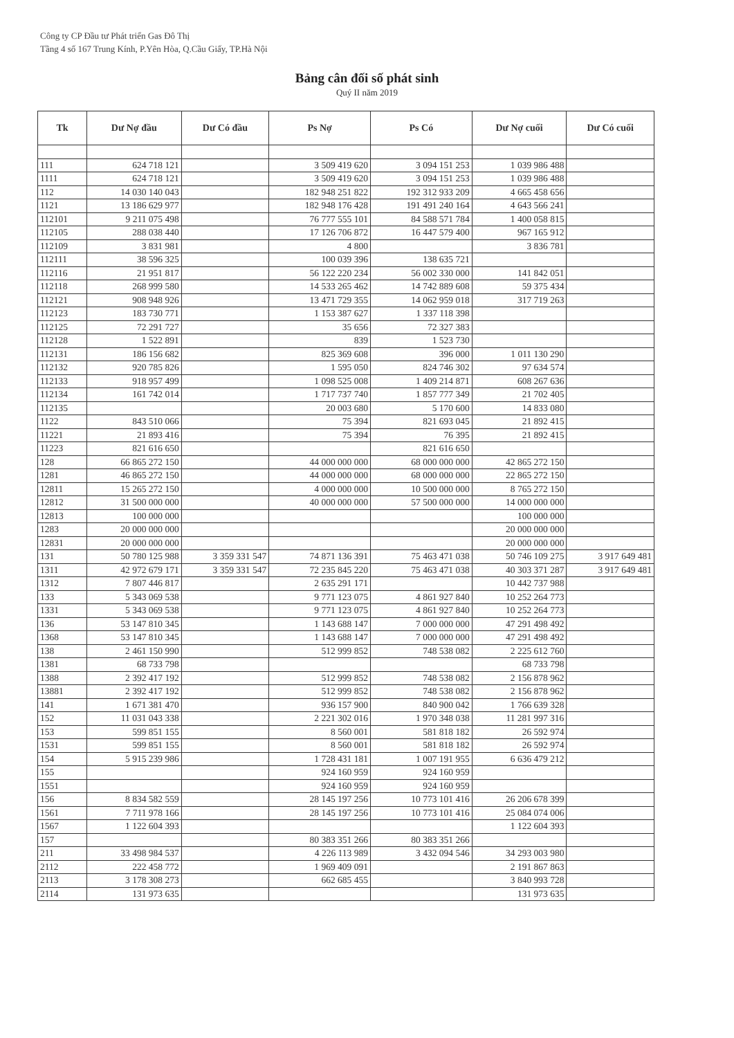Công ty CP Đầu tư Phát triển Gas Đô Thị
Tầng 4 số 167 Trung Kính, P.Yên Hòa, Q.Cầu Giấy, TP.Hà Nội
Bảng cân đối số phát sinh
Quý II năm 2019
| Tk | Dư Nợ đầu | Dư Có đầu | Ps Nợ | Ps Có | Dư Nợ cuối | Dư Có cuối |
| --- | --- | --- | --- | --- | --- | --- |
| 111 | 624 718 121 | | 3 509 419 620 | 3 094 151 253 | 1 039 986 488 | |
| 1111 | 624 718 121 | | 3 509 419 620 | 3 094 151 253 | 1 039 986 488 | |
| 112 | 14 030 140 043 | | 182 948 251 822 | 192 312 933 209 | 4 665 458 656 | |
| 1121 | 13 186 629 977 | | 182 948 176 428 | 191 491 240 164 | 4 643 566 241 | |
| 112101 | 9 211 075 498 | | 76 777 555 101 | 84 588 571 784 | 1 400 058 815 | |
| 112105 | 288 038 440 | | 17 126 706 872 | 16 447 579 400 | 967 165 912 | |
| 112109 | 3 831 981 | | 4 800 | | 3 836 781 | |
| 112111 | 38 596 325 | | 100 039 396 | 138 635 721 | | |
| 112116 | 21 951 817 | | 56 122 220 234 | 56 002 330 000 | 141 842 051 | |
| 112118 | 268 999 580 | | 14 533 265 462 | 14 742 889 608 | 59 375 434 | |
| 112121 | 908 948 926 | | 13 471 729 355 | 14 062 959 018 | 317 719 263 | |
| 112123 | 183 730 771 | | 1 153 387 627 | 1 337 118 398 | | |
| 112125 | 72 291 727 | | 35 656 | 72 327 383 | | |
| 112128 | 1 522 891 | | 839 | 1 523 730 | | |
| 112131 | 186 156 682 | | 825 369 608 | 396 000 | 1 011 130 290 | |
| 112132 | 920 785 826 | | 1 595 050 | 824 746 302 | 97 634 574 | |
| 112133 | 918 957 499 | | 1 098 525 008 | 1 409 214 871 | 608 267 636 | |
| 112134 | 161 742 014 | | 1 717 737 740 | 1 857 777 349 | 21 702 405 | |
| 112135 | | | 20 003 680 | 5 170 600 | 14 833 080 | |
| 1122 | 843 510 066 | | 75 394 | 821 693 045 | 21 892 415 | |
| 11221 | 21 893 416 | | 75 394 | 76 395 | 21 892 415 | |
| 11223 | 821 616 650 | | | 821 616 650 | | |
| 128 | 66 865 272 150 | | 44 000 000 000 | 68 000 000 000 | 42 865 272 150 | |
| 1281 | 46 865 272 150 | | 44 000 000 000 | 68 000 000 000 | 22 865 272 150 | |
| 12811 | 15 265 272 150 | | 4 000 000 000 | 10 500 000 000 | 8 765 272 150 | |
| 12812 | 31 500 000 000 | | 40 000 000 000 | 57 500 000 000 | 14 000 000 000 | |
| 12813 | 100 000 000 | | | | 100 000 000 | |
| 1283 | 20 000 000 000 | | | | 20 000 000 000 | |
| 12831 | 20 000 000 000 | | | | 20 000 000 000 | |
| 131 | 50 780 125 988 | 3 359 331 547 | 74 871 136 391 | 75 463 471 038 | 50 746 109 275 | 3 917 649 481 |
| 1311 | 42 972 679 171 | 3 359 331 547 | 72 235 845 220 | 75 463 471 038 | 40 303 371 287 | 3 917 649 481 |
| 1312 | 7 807 446 817 | | 2 635 291 171 | | 10 442 737 988 | |
| 133 | 5 343 069 538 | | 9 771 123 075 | 4 861 927 840 | 10 252 264 773 | |
| 1331 | 5 343 069 538 | | 9 771 123 075 | 4 861 927 840 | 10 252 264 773 | |
| 136 | 53 147 810 345 | | 1 143 688 147 | 7 000 000 000 | 47 291 498 492 | |
| 1368 | 53 147 810 345 | | 1 143 688 147 | 7 000 000 000 | 47 291 498 492 | |
| 138 | 2 461 150 990 | | 512 999 852 | 748 538 082 | 2 225 612 760 | |
| 1381 | 68 733 798 | | | | 68 733 798 | |
| 1388 | 2 392 417 192 | | 512 999 852 | 748 538 082 | 2 156 878 962 | |
| 13881 | 2 392 417 192 | | 512 999 852 | 748 538 082 | 2 156 878 962 | |
| 141 | 1 671 381 470 | | 936 157 900 | 840 900 042 | 1 766 639 328 | |
| 152 | 11 031 043 338 | | 2 221 302 016 | 1 970 348 038 | 11 281 997 316 | |
| 153 | 599 851 155 | | 8 560 001 | 581 818 182 | 26 592 974 | |
| 1531 | 599 851 155 | | 8 560 001 | 581 818 182 | 26 592 974 | |
| 154 | 5 915 239 986 | | 1 728 431 181 | 1 007 191 955 | 6 636 479 212 | |
| 155 | | | 924 160 959 | 924 160 959 | | |
| 1551 | | | 924 160 959 | 924 160 959 | | |
| 156 | 8 834 582 559 | | 28 145 197 256 | 10 773 101 416 | 26 206 678 399 | |
| 1561 | 7 711 978 166 | | 28 145 197 256 | 10 773 101 416 | 25 084 074 006 | |
| 1567 | 1 122 604 393 | | | | 1 122 604 393 | |
| 157 | | | 80 383 351 266 | 80 383 351 266 | | |
| 211 | 33 498 984 537 | | 4 226 113 989 | 3 432 094 546 | 34 293 003 980 | |
| 2112 | 222 458 772 | | 1 969 409 091 | | 2 191 867 863 | |
| 2113 | 3 178 308 273 | | 662 685 455 | | 3 840 993 728 | |
| 2114 | 131 973 635 | | | | 131 973 635 | |